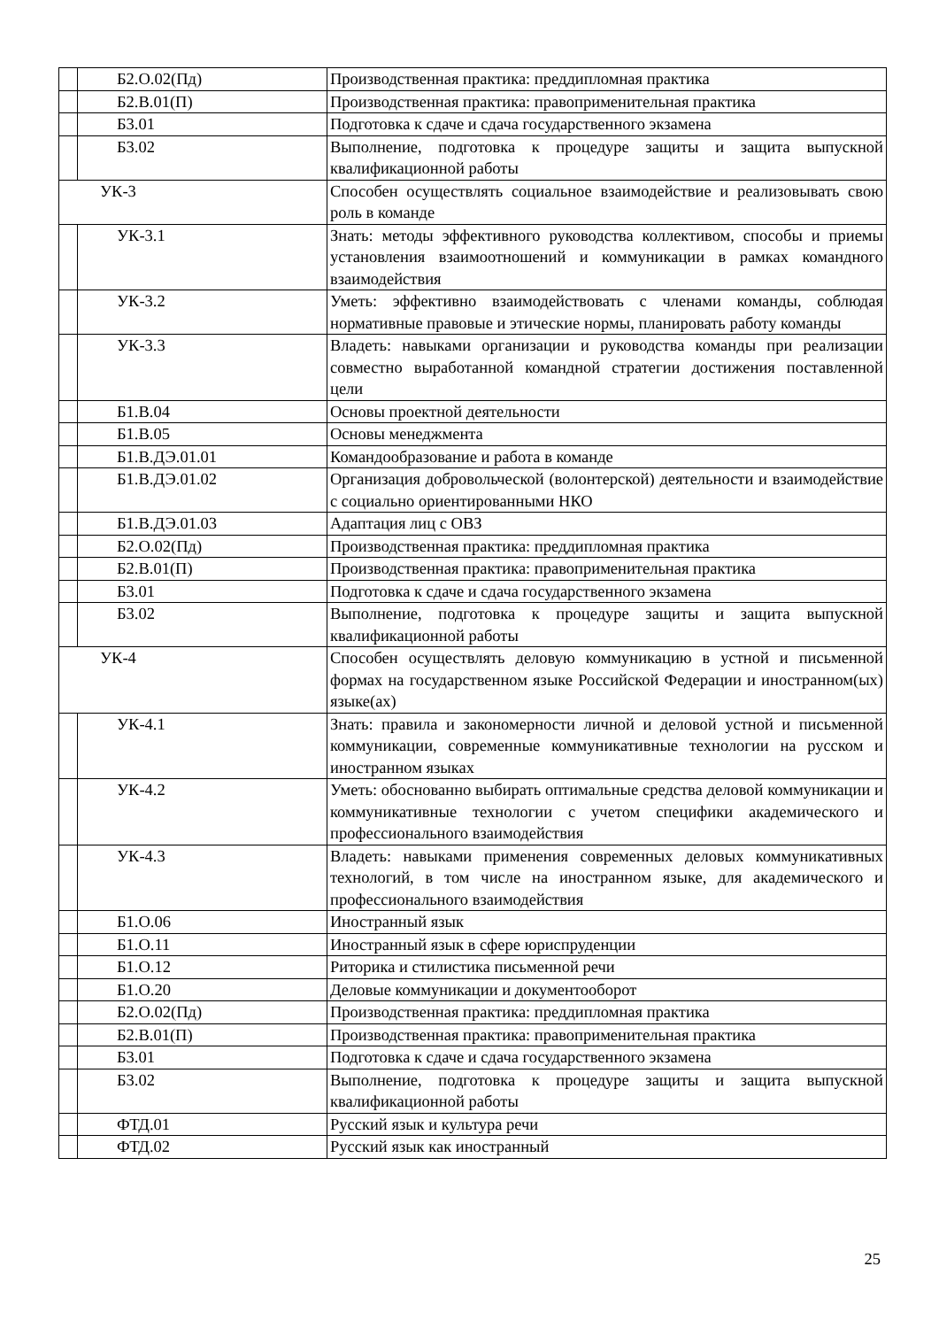| | Б2.О.02(Пд) | Производственная практика: преддипломная практика |
| | Б2.В.01(П) | Производственная практика: правоприменительная практика |
| | Б3.01 | Подготовка к сдаче и сдача государственного экзамена |
| | Б3.02 | Выполнение, подготовка к процедуре защиты и защита выпускной квалификационной работы |
| УК-3 | | Способен осуществлять социальное взаимодействие и реализовывать свою роль в команде |
| | УК-3.1 | Знать: методы эффективного руководства коллективом, способы и приемы установления взаимоотношений и коммуникации в рамках командного взаимодействия |
| | УК-3.2 | Уметь: эффективно взаимодействовать с членами команды, соблюдая нормативные правовые и этические нормы, планировать работу команды |
| | УК-3.3 | Владеть: навыками организации и руководства команды при реализации совместно выработанной командной стратегии достижения поставленной цели |
| | Б1.В.04 | Основы проектной деятельности |
| | Б1.В.05 | Основы менеджмента |
| | Б1.В.ДЭ.01.01 | Командообразование и работа в команде |
| | Б1.В.ДЭ.01.02 | Организация добровольческой (волонтерской) деятельности и взаимодействие с социально ориентированными НКО |
| | Б1.В.ДЭ.01.03 | Адаптация лиц с ОВЗ |
| | Б2.О.02(Пд) | Производственная практика: преддипломная практика |
| | Б2.В.01(П) | Производственная практика: правоприменительная практика |
| | Б3.01 | Подготовка к сдаче и сдача государственного экзамена |
| | Б3.02 | Выполнение, подготовка к процедуре защиты и защита выпускной квалификационной работы |
| УК-4 | | Способен осуществлять деловую коммуникацию в устной и письменной формах на государственном языке Российской Федерации и иностранном(ых) языке(ах) |
| | УК-4.1 | Знать: правила и закономерности личной и деловой устной и письменной коммуникации, современные коммуникативные технологии на русском и иностранном языках |
| | УК-4.2 | Уметь: обоснованно выбирать оптимальные средства деловой коммуникации и коммуникативные технологии с учетом специфики академического и профессионального взаимодействия |
| | УК-4.3 | Владеть: навыками применения современных деловых коммуникативных технологий, в том числе на иностранном языке, для академического и профессионального взаимодействия |
| | Б1.О.06 | Иностранный язык |
| | Б1.О.11 | Иностранный язык в сфере юриспруденции |
| | Б1.О.12 | Риторика и стилистика письменной речи |
| | Б1.О.20 | Деловые коммуникации и документооборот |
| | Б2.О.02(Пд) | Производственная практика: преддипломная практика |
| | Б2.В.01(П) | Производственная практика: правоприменительная практика |
| | Б3.01 | Подготовка к сдаче и сдача государственного экзамена |
| | Б3.02 | Выполнение, подготовка к процедуре защиты и защита выпускной квалификационной работы |
| | ФТД.01 | Русский язык и культура речи |
| | ФТД.02 | Русский язык как иностранный |
25